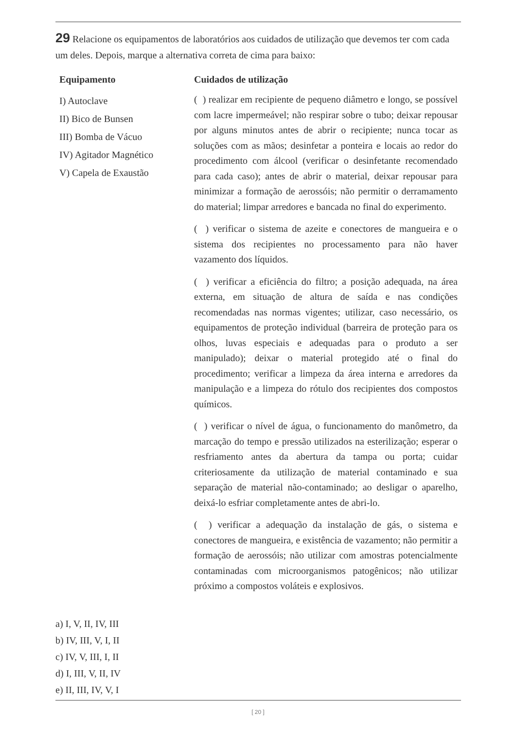29 Relacione os equipamentos de laboratórios aos cuidados de utilização que devemos ter com cada um deles. Depois, marque a alternativa correta de cima para baixo:
Equipamento
I) Autoclave
II) Bico de Bunsen
III) Bomba de Vácuo
IV) Agitador Magnético
V) Capela de Exaustão
Cuidados de utilização
( ) realizar em recipiente de pequeno diâmetro e longo, se possível com lacre impermeável; não respirar sobre o tubo; deixar repousar por alguns minutos antes de abrir o recipiente; nunca tocar as soluções com as mãos; desinfetar a ponteira e locais ao redor do procedimento com álcool (verificar o desinfetante recomendado para cada caso); antes de abrir o material, deixar repousar para minimizar a formação de aerossóis; não permitir o derramamento do material; limpar arredores e bancada no final do experimento.
( ) verificar o sistema de azeite e conectores de mangueira e o sistema dos recipientes no processamento para não haver vazamento dos líquidos.
( ) verificar a eficiência do filtro; a posição adequada, na área externa, em situação de altura de saída e nas condições recomendadas nas normas vigentes; utilizar, caso necessário, os equipamentos de proteção individual (barreira de proteção para os olhos, luvas especiais e adequadas para o produto a ser manipulado); deixar o material protegido até o final do procedimento; verificar a limpeza da área interna e arredores da manipulação e a limpeza do rótulo dos recipientes dos compostos químicos.
( ) verificar o nível de água, o funcionamento do manômetro, da marcação do tempo e pressão utilizados na esterilização; esperar o resfriamento antes da abertura da tampa ou porta; cuidar criteriosamente da utilização de material contaminado e sua separação de material não-contaminado; ao desligar o aparelho, deixá-lo esfriar completamente antes de abri-lo.
( ) verificar a adequação da instalação de gás, o sistema e conectores de mangueira, e existência de vazamento; não permitir a formação de aerossóis; não utilizar com amostras potencialmente contaminadas com microorganismos patogênicos; não utilizar próximo a compostos voláteis e explosivos.
a) I, V, II, IV, III
b) IV, III, V, I, II
c) IV, V, III, I, II
d) I, III, V, II, IV
e) II, III, IV, V, I
[ 20 ]